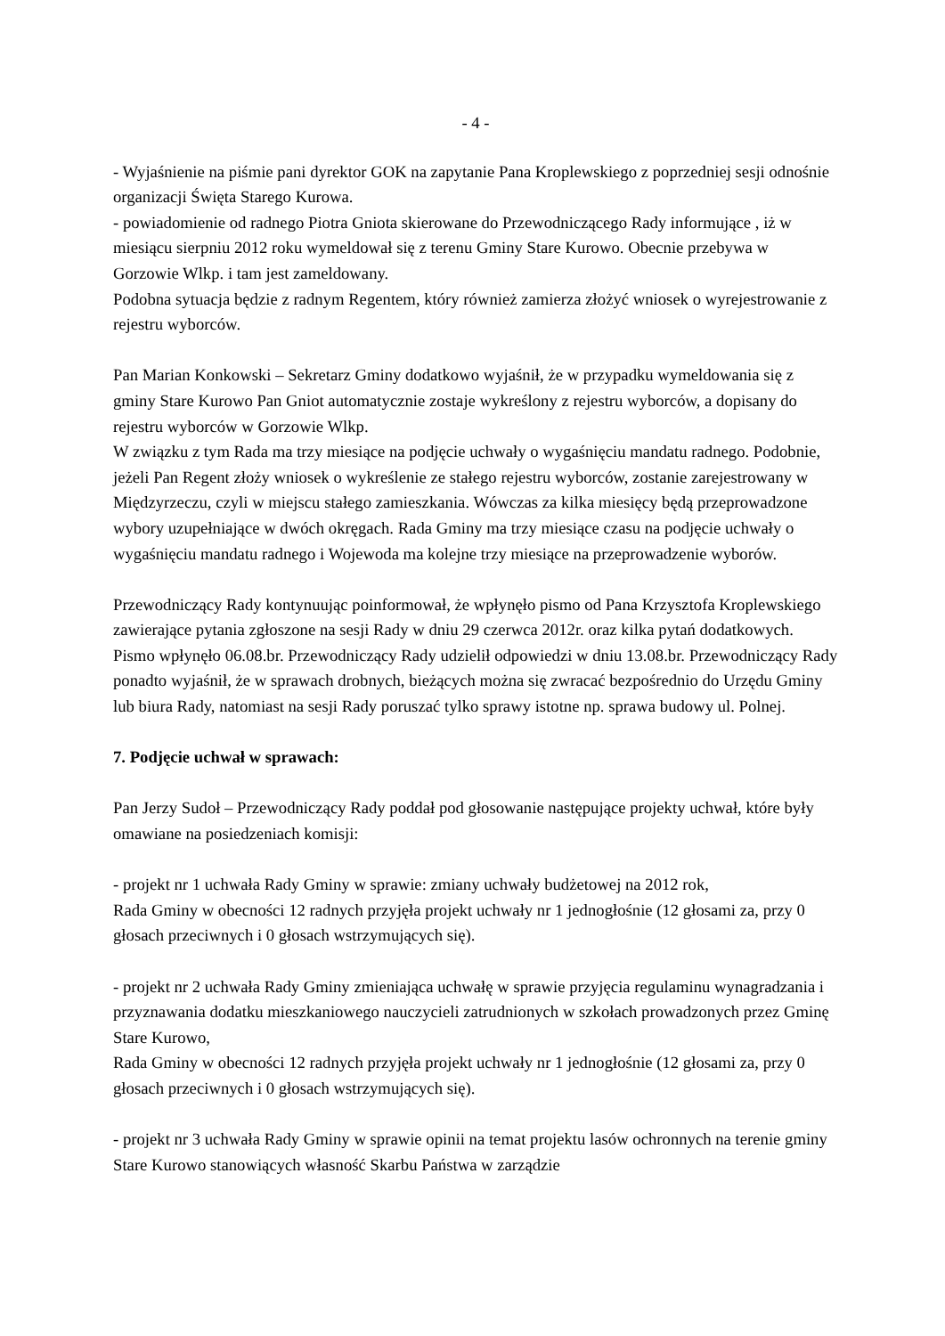- 4 -
- Wyjaśnienie na piśmie pani dyrektor GOK na zapytanie Pana Kroplewskiego z poprzedniej sesji odnośnie organizacji Święta Starego Kurowa.
- powiadomienie od radnego Piotra Gniota skierowane do Przewodniczącego Rady informujące , iż w miesiącu sierpniu 2012 roku wymeldował się z terenu Gminy Stare Kurowo. Obecnie przebywa w Gorzowie Wlkp. i tam jest zameldowany.
Podobna sytuacja będzie z radnym Regentem, który również zamierza złożyć wniosek o wyrejestrowanie z rejestru wyborców.
Pan Marian Konkowski – Sekretarz Gminy dodatkowo wyjaśnił, że w przypadku wymeldowania się z gminy Stare Kurowo Pan Gniot automatycznie zostaje wykreślony z rejestru wyborców, a dopisany do rejestru wyborców w Gorzowie Wlkp.
W związku z tym Rada ma trzy miesiące na podjęcie uchwały o wygaśnięciu mandatu radnego. Podobnie, jeżeli Pan Regent złoży wniosek o wykreślenie ze stałego rejestru wyborców, zostanie zarejestrowany w Międzyrzeczu, czyli w miejscu stałego zamieszkania. Wówczas za kilka miesięcy będą przeprowadzone wybory uzupełniające w dwóch okręgach. Rada Gminy ma trzy miesiące czasu na podjęcie uchwały o wygaśnięciu mandatu radnego i Wojewoda ma kolejne trzy miesiące na przeprowadzenie wyborów.
Przewodniczący Rady kontynuując poinformował, że wpłynęło pismo od Pana Krzysztofa Kroplewskiego zawierające pytania zgłoszone na sesji Rady w dniu 29 czerwca 2012r. oraz kilka pytań dodatkowych. Pismo wpłynęło 06.08.br. Przewodniczący Rady udzielił odpowiedzi w dniu 13.08.br. Przewodniczący Rady ponadto wyjaśnił, że w sprawach drobnych, bieżących można się zwracać bezpośrednio do Urzędu Gminy lub biura Rady, natomiast na sesji Rady poruszać tylko sprawy istotne np. sprawa budowy ul. Polnej.
7. Podjęcie uchwał w sprawach:
Pan Jerzy Sudoł – Przewodniczący Rady poddał pod głosowanie następujące projekty uchwał, które były omawiane na posiedzeniach komisji:
- projekt nr 1 uchwała Rady Gminy w sprawie: zmiany uchwały budżetowej na 2012 rok,
Rada Gminy w obecności 12 radnych przyjęła projekt uchwały nr 1 jednogłośnie (12 głosami za, przy 0 głosach przeciwnych i 0 głosach wstrzymujących się).
- projekt nr 2 uchwała Rady Gminy zmieniająca uchwałę w sprawie przyjęcia regulaminu wynagradzania i przyznawania dodatku mieszkaniowego nauczycieli zatrudnionych w szkołach prowadzonych przez Gminę Stare Kurowo,
Rada Gminy w obecności 12 radnych przyjęła projekt uchwały nr 1 jednogłośnie (12 głosami za, przy 0 głosach przeciwnych i 0 głosach wstrzymujących się).
- projekt nr 3 uchwała Rady Gminy w sprawie opinii na temat projektu lasów ochronnych na terenie gminy Stare Kurowo stanowiących własność Skarbu Państwa w zarządzie